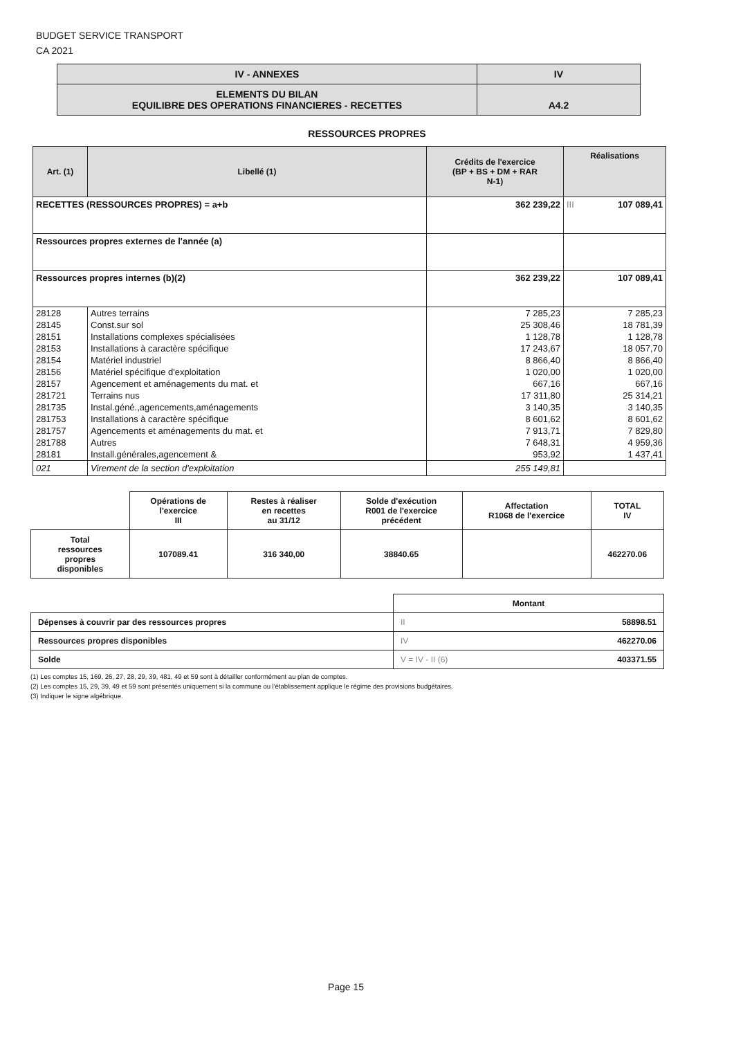BUDGET SERVICE TRANSPORT
CA 2021
| IV - ANNEXES | IV |
| ELEMENTS DU BILAN EQUILIBRE DES OPERATIONS FINANCIERES - RECETTES | A4.2 |
RESSOURCES PROPRES
| Art. (1) | Libellé (1) | Crédits de l'exercice (BP + BS + DM + RAR N-1) | Réalisations |
| --- | --- | --- | --- |
| RECETTES (RESSOURCES PROPRES) = a+b | | 362 239,22 | III 107 089,41 |
| Ressources propres externes de l'année (a) | | | |
| Ressources propres internes (b)(2) | | 362 239,22 | 107 089,41 |
| 28128 | Autres terrains | 7 285,23 | 7 285,23 |
| 28145 | Const.sur sol | 25 308,46 | 18 781,39 |
| 28151 | Installations complexes spécialisées | 1 128,78 | 1 128,78 |
| 28153 | Installations à caractère spécifique | 17 243,67 | 18 057,70 |
| 28154 | Matériel industriel | 8 866,40 | 8 866,40 |
| 28156 | Matériel spécifique d'exploitation | 1 020,00 | 1 020,00 |
| 28157 | Agencement et aménagements du mat. et | 667,16 | 667,16 |
| 281721 | Terrains nus | 17 311,80 | 25 314,21 |
| 281735 | Instal.géné.,agencements,aménagements | 3 140,35 | 3 140,35 |
| 281753 | Installations à caractère spécifique | 8 601,62 | 8 601,62 |
| 281757 | Agencements et aménagements du mat. et | 7 913,71 | 7 829,80 |
| 281788 | Autres | 7 648,31 | 4 959,36 |
| 28181 | Install.générales,agencement & | 953,92 | 1 437,41 |
| 021 | Virement de la section d'exploitation | 255 149,81 | |
| | Opérations de l'exercice III | Restes à réaliser en recettes au 31/12 | Solde d'exécution R001 de l'exercice précédent | Affectation R1068 de l'exercice | TOTAL IV |
| Total ressources propres disponibles | 107089.41 | 316 340,00 | 38840.65 | | 462270.06 |
| | Montant |
| Dépenses à couvrir par des ressources propres | II 58898.51 |
| Ressources propres disponibles | IV 462270.06 |
| Solde | V = IV - II (6) 403371.55 |
(1) Les comptes 15, 169, 26, 27, 28, 29, 39, 481, 49 et 59 sont à détailler conformément au plan de comptes.
(2) Les comptes 15, 29, 39, 49 et 59 sont présentés uniquement si la commune ou l'établissement applique le régime des provisions budgétaires.
(3) Indiquer le signe algébrique.
Page 15